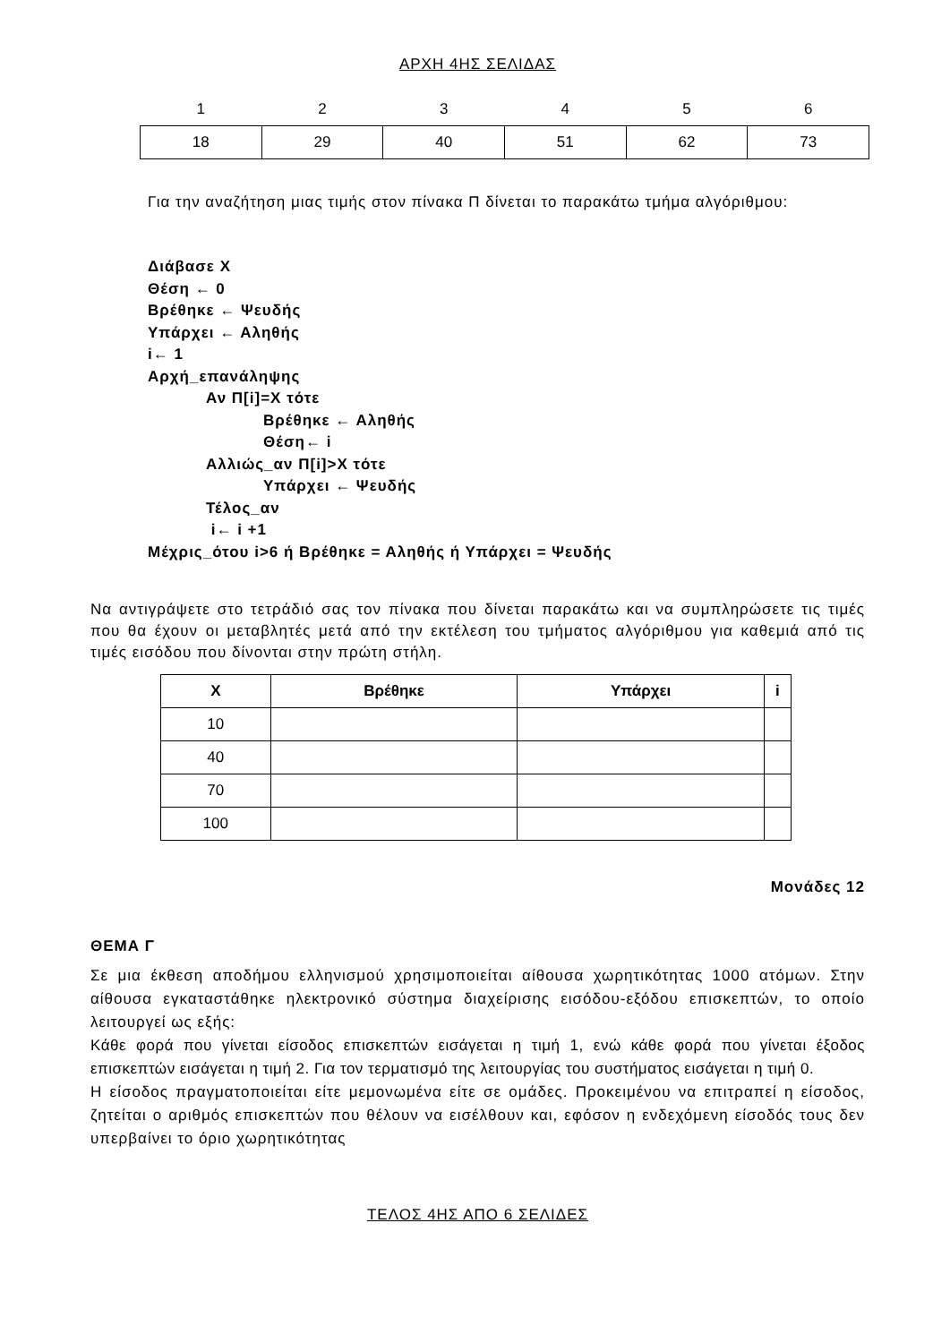ΑΡΧΗ 4ΗΣ ΣΕΛΙΔΑΣ
| 1 | 2 | 3 | 4 | 5 | 6 |
| 18 | 29 | 40 | 51 | 62 | 73 |
Για την αναζήτηση μιας τιμής στον πίνακα Π δίνεται το παρακάτω τμήμα αλγόριθμου:
Διάβασε Χ
Θέση ← 0
Βρέθηκε ← Ψευδής
Υπάρχει ← Αληθής
i← 1
Αρχή_επανάληψης
Αν Π[i]=X τότε
Βρέθηκε ← Αληθής
Θέση← i
Αλλιώς_αν Π[i]>X τότε
Υπάρχει ← Ψευδής
Τέλος_αν
i← i +1
Μέχρις_ότου i>6 ή Βρέθηκε = Αληθής ή Υπάρχει = Ψευδής
Να αντιγράψετε στο τετράδιό σας τον πίνακα που δίνεται παρακάτω και να συμπληρώσετε τις τιμές που θα έχουν οι μεταβλητές μετά από την εκτέλεση του τμήματος αλγόριθμου για καθεμιά από τις τιμές εισόδου που δίνονται στην πρώτη στήλη.
| X | Βρέθηκε | Υπάρχει | i |
| --- | --- | --- | --- |
| 10 | | | |
| 40 | | | |
| 70 | | | |
| 100 | | | |
Μονάδες 12
ΘΕΜΑ Γ
Σε μια έκθεση αποδήμου ελληνισμού χρησιμοποιείται αίθουσα χωρητικότητας 1000 ατόμων. Στην αίθουσα εγκαταστάθηκε ηλεκτρονικό σύστημα διαχείρισης εισόδου-εξόδου επισκεπτών, το οποίο λειτουργεί ως εξής:
Κάθε φορά που γίνεται είσοδος επισκεπτών εισάγεται η τιμή 1, ενώ κάθε φορά που γίνεται έξοδος επισκεπτών εισάγεται η τιμή 2. Για τον τερματισμό της λειτουργίας του συστήματος εισάγεται η τιμή 0.
Η είσοδος πραγματοποιείται είτε μεμονωμένα είτε σε ομάδες. Προκειμένου να επιτραπεί η είσοδος, ζητείται ο αριθμός επισκεπτών που θέλουν να εισέλθουν και, εφόσον η ενδεχόμενη είσοδός τους δεν υπερβαίνει το όριο χωρητικότητας
ΤΕΛΟΣ 4ΗΣ ΑΠΟ 6 ΣΕΛΙΔΕΣ